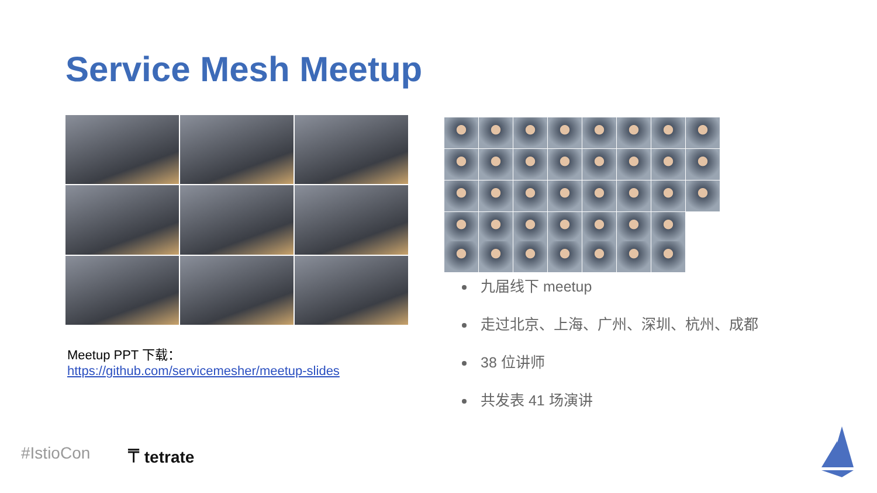Service Mesh Meetup
Meetup PPT 下载：
https://github.com/servicemesher/meetup-slides
九届线下 meetup
走过北京、上海、广州、深圳、杭州、成都
38 位讲师
共发表 41 场演讲
#IstioCon ⍑ tetrate